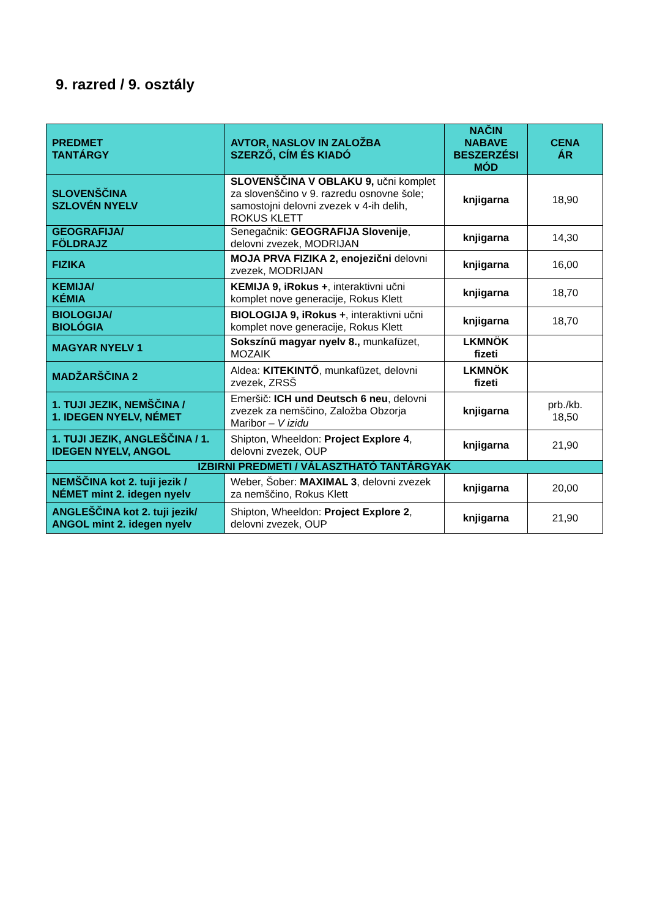9. razred / 9. osztály
| PREDMET TANTÁRGY | AVTOR, NASLOV IN ZALOŽBA SZERZŐ, CÍM ÉS KIADÓ | NAČIN NABAVE BESZERZÉSI MÓD | CENA ÁR |
| --- | --- | --- | --- |
| SLOVENŠČINA SZLOVÉN NYELV | SLOVENŠČINA V OBLAKU 9, učni komplet za slovenščino v 9. razredu osnovne šole; samostojni delovni zvezek v 4-ih delih, ROKUS KLETT | knjigarna | 18,90 |
| GEOGRAFIJA/ FÖLDRAJZ | Senegačnik: GEOGRAFIJA Slovenije , delovni zvezek, MODRIJAN | knjigarna | 14,30 |
| FIZIKA | MOJA PRVA FIZIKA 2, enojezični delovni zvezek, MODRIJAN | knjigarna | 16,00 |
| KEMIJA/ KÉMIA | KEMIJA 9, iRokus + , interaktivni učni komplet nove generacije, Rokus Klett | knjigarna | 18,70 |
| BIOLOGIJA/ BIOLÓGIA | BIOLOGIJA 9, iRokus + , interaktivni učni komplet nove generacije, Rokus Klett | knjigarna | 18,70 |
| MAGYAR NYELV 1 | Sokszínű magyar nyelv 8., munkafüzet, MOZAIK | LKMNÖK fizeti | |
| MADŽARŠČINA 2 | Aldea: KITEKINTŐ , munkafüzet, delovni zvezek, ZRSŠ | LKMNÖK fizeti | |
| 1. TUJI JEZIK, NEMŠČINA / 1. IDEGEN NYELV, NÉMET | Emeršič: ICH und Deutsch 6 neu , delovni zvezek za nemščino, Založba Obzorja Maribor – V izidu | knjigarna | prb./kb. 18,50 |
| 1. TUJI JEZIK, ANGLEŠČINA / 1. IDEGEN NYELV, ANGOL | Shipton, Wheeldon: Project Explore 4 , delovni zvezek, OUP | knjigarna | 21,90 |
| IZBIRNI PREDMETI / VÁLASZTHATÓ TANTÁRGYAK | | | |
| NEMŠČINA kot 2. tuji jezik / NÉMET mint 2. idegen nyelv | Weber, Šober: MAXIMAL 3 , delovni zvezek za nemščino, Rokus Klett | knjigarna | 20,00 |
| ANGLEŠČINA kot 2. tuji jezik/ ANGOL mint 2. idegen nyelv | Shipton, Wheeldon: Project Explore 2 , delovni zvezek, OUP | knjigarna | 21,90 |